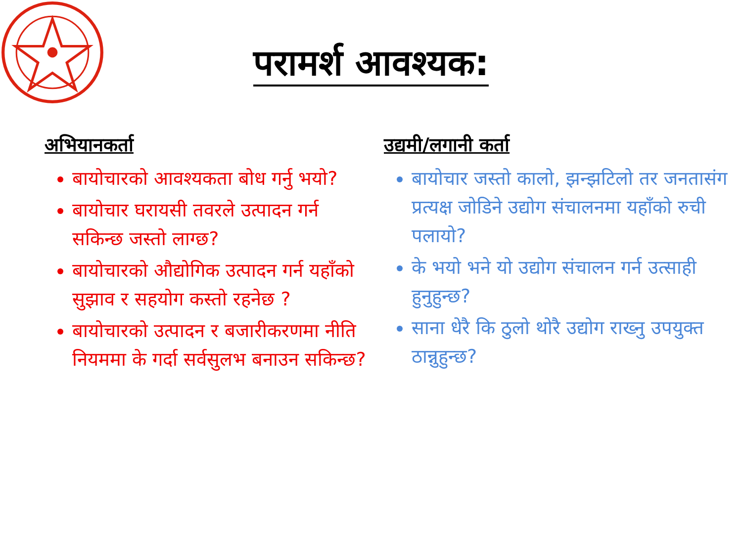परामर्श आवश्यक:
अभियानकर्ता
बायोचारको आवश्यकता बोध गर्नु भयो?
बायोचार घरायसी तवरले उत्पादन गर्न सकिन्छ जस्तो लाग्छ?
बायोचारको औद्योगिक उत्पादन गर्न यहाँको सुझाव र सहयोग कस्तो रहनेछ ?
बायोचारको उत्पादन र बजारीकरणमा नीति नियममा के गर्दा सर्वसुलभ बनाउन सकिन्छ?
उद्यमी/लगानी कर्ता
बायोचार जस्तो कालो, झन्झटिलो तर जनतासंग प्रत्यक्ष जोडिने उद्योग संचालनमा यहाँको रुची पलायो?
के भयो भने यो उद्योग संचालन गर्न उत्साही हुनुहुन्छ?
साना धेरै कि ठुलो थोरै उद्योग राख्नु उपयुक्त ठान्नुहुन्छ?